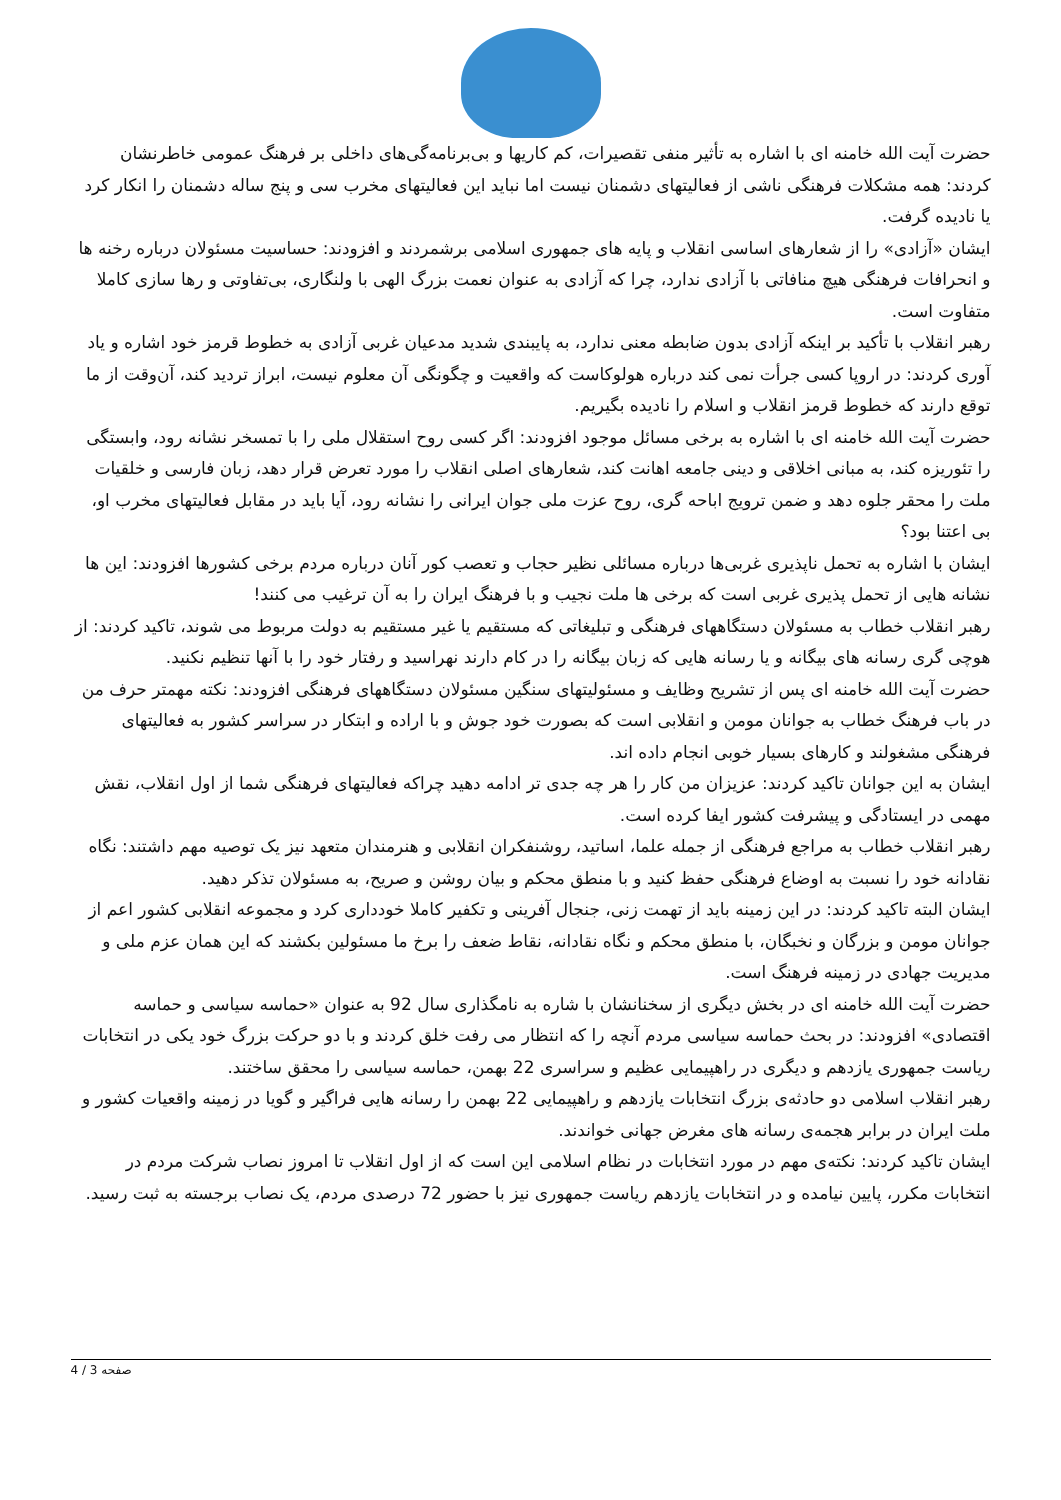حضرت آیت الله خامنه ای با اشاره به تأثیر منفی تقصیرات، کم کاریها و بی‌برنامه‌گی‌های داخلی بر فرهنگ عمومی خاطرنشان کردند: همه مشکلات فرهنگی ناشی از فعالیتهای دشمنان نیست اما نباید این فعالیتهای مخرب سی و پنج ساله دشمنان را انکار کرد یا نادیده گرفت.
ایشان «آزادی» را از شعارهای اساسی انقلاب و پایه های جمهوری اسلامی برشمردند و افزودند: حساسیت مسئولان درباره رخنه ها و انحرافات فرهنگی هیچ منافاتی با آزادی ندارد، چرا که آزادی به عنوان نعمت بزرگ الهی با ولنگاری، بی‌تفاوتی و رها سازی کاملا متفاوت است.
رهبر انقلاب با تأکید بر اینکه آزادی بدون ضابطه معنی ندارد، به پایبندی شدید مدعیان غربی آزادی به خطوط قرمز خود اشاره و یاد آوری کردند: در اروپا کسی جرأت نمی کند درباره هولوکاست که واقعیت و چگونگی آن معلوم نیست، ابراز تردید کند، آن‌وقت از ما توقع دارند که خطوط قرمز انقلاب و اسلام را نادیده بگیریم.
حضرت آیت الله خامنه ای با اشاره به برخی مسائل موجود افزودند: اگر کسی روح استقلال ملی را با تمسخر نشانه رود، وابستگی را تئوریزه کند، به مبانی اخلاقی و دینی جامعه اهانت کند، شعارهای اصلی انقلاب را مورد تعرض قرار دهد، زبان فارسی و خلقیات ملت را محقر جلوه دهد و ضمن ترویج اباحه گری، روح عزت ملی جوان ایرانی را نشانه رود، آیا باید در مقابل فعالیتهای مخرب او، بی اعتنا بود؟
ایشان با اشاره به تحمل ناپذیری غربی‌ها درباره مسائلی نظیر حجاب و تعصب کور آنان درباره مردم برخی کشورها افزودند: این ها نشانه هایی از تحمل پذیری غربی است که برخی ها ملت نجیب و با فرهنگ ایران را به آن ترغیب می کنند!
رهبر انقلاب خطاب به مسئولان دستگاههای فرهنگی و تبلیغاتی که مستقیم یا غیر مستقیم به دولت مربوط می شوند، تاکید کردند: از هوچی گری رسانه های بیگانه و یا رسانه هایی که زبان بیگانه را در کام دارند نهراسید و رفتار خود را با آنها تنظیم نکنید.
حضرت آیت الله خامنه ای پس از تشریح وظایف و مسئولیتهای سنگین مسئولان دستگاههای فرهنگی افزودند: نکته مهمتر حرف من در باب فرهنگ خطاب به جوانان مومن و انقلابی است که بصورت خود جوش و با اراده و ابتکار در سراسر کشور به فعالیتهای فرهنگی مشغولند و کارهای بسیار خوبی انجام داده اند.
ایشان به این جوانان تاکید کردند: عزیزان من کار را هر چه جدی تر ادامه دهید چراکه فعالیتهای فرهنگی شما از اول انقلاب، نقش مهمی در ایستادگی و پیشرفت کشور ایفا کرده است.
رهبر انقلاب خطاب به مراجع فرهنگی از جمله علما، اساتید، روشنفکران انقلابی و هنرمندان متعهد نیز یک توصیه مهم داشتند: نگاه نقادانه خود را نسبت به اوضاع فرهنگی حفظ کنید و با منطق محکم و بیان روشن و صریح، به مسئولان تذکر دهید.
ایشان البته تاکید کردند: در این زمینه باید از تهمت زنی، جنجال آفرینی و تکفیر کاملا خودداری کرد و مجموعه انقلابی کشور اعم از جوانان مومن و بزرگان و نخبگان، با منطق محکم و نگاه نقادانه، نقاط ضعف را برخ ما مسئولین بکشند که این همان عزم ملی و مدیریت جهادی در زمینه فرهنگ است.
حضرت آیت الله خامنه ای در بخش دیگری از سخنانشان با شاره به نامگذاری سال 92 به عنوان «حماسه سیاسی و حماسه اقتصادی» افزودند: در بحث حماسه سیاسی مردم آنچه را که انتظار می رفت خلق کردند و با دو حرکت بزرگ خود یکی در انتخابات ریاست جمهوری یازدهم و دیگری در راهپیمایی عظیم و سراسری 22 بهمن، حماسه سیاسی را محقق ساختند.
رهبر انقلاب اسلامی دو حادثه‌ی بزرگ انتخابات یازدهم و راهپیمایی 22 بهمن را رسانه هایی فراگیر و گویا در زمینه واقعیات کشور و ملت ایران در برابر هجمه‌ی رسانه های مغرض جهانی خواندند.
ایشان تاکید کردند: نکته‌ی مهم در مورد انتخابات در نظام اسلامی این است که از اول انقلاب تا امروز نصاب شرکت مردم در انتخابات مکرر، پایین نیامده و در انتخابات یازدهم ریاست جمهوری نیز با حضور 72 درصدی مردم، یک نصاب برجسته به ثبت رسید.
صفحه 3 / 4